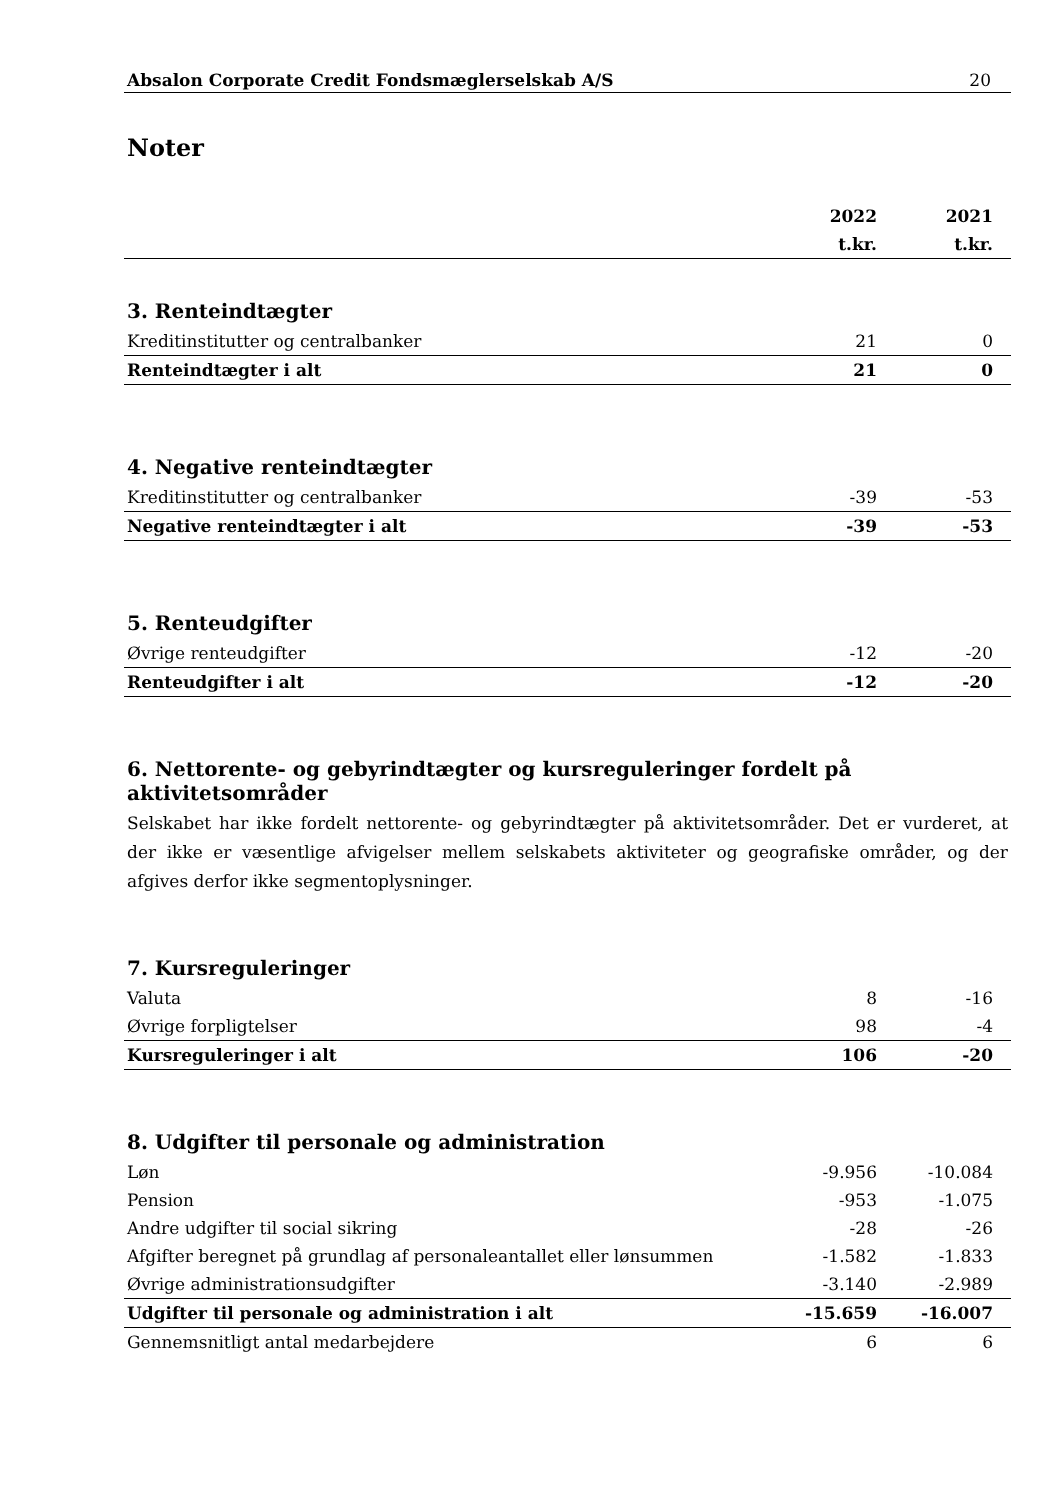Absalon Corporate Credit Fondsmæglerselskab A/S 20
Noter
| | 2022 | 2021 |
| --- | --- | --- |
| | t.kr. | t.kr. |
3. Renteindtægter
| Kreditinstitutter og centralbanker | 21 | 0 |
| Renteindtægter i alt | 21 | 0 |
4. Negative renteindtægter
| Kreditinstitutter og centralbanker | -39 | -53 |
| Negative renteindtægter i alt | -39 | -53 |
5. Renteudgifter
| Øvrige renteudgifter | -12 | -20 |
| Renteudgifter i alt | -12 | -20 |
6. Nettorente- og gebyrindtægter og kursreguleringer fordelt på aktivitetsområder
Selskabet har ikke fordelt nettorente- og gebyrindtægter på aktivitetsområder. Det er vurderet, at der ikke er væsentlige afvigelser mellem selskabets aktiviteter og geografiske områder, og der afgives derfor ikke segmentoplysninger.
7. Kursreguleringer
| Valuta | 8 | -16 |
| Øvrige forpligtelser | 98 | -4 |
| Kursreguleringer i alt | 106 | -20 |
8. Udgifter til personale og administration
| Løn | -9.956 | -10.084 |
| Pension | -953 | -1.075 |
| Andre udgifter til social sikring | -28 | -26 |
| Afgifter beregnet på grundlag af personaleantallet eller lønsummen | -1.582 | -1.833 |
| Øvrige administrationsudgifter | -3.140 | -2.989 |
| Udgifter til personale og administration i alt | -15.659 | -16.007 |
| Gennemsnitligt antal medarbejdere | 6 | 6 |